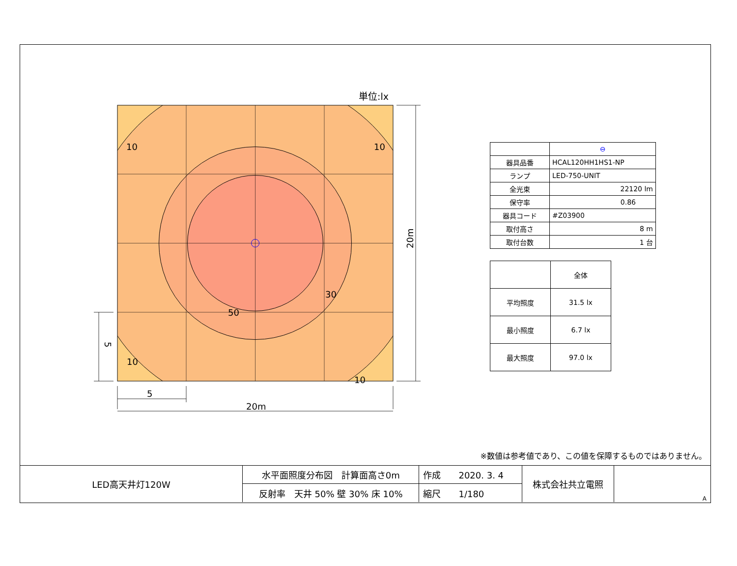単位:lx
10
10
10
10
30
50
5
20m
20m
5
| | ⊖ |
| 器具品番 | HCAL120HH1HS1-NP |
| ランプ | LED-750-UNIT |
| 全光束 | 22120 lm |
| 保守率 | 0.86 |
| 器具コード | #Z03900 |
| 取付高さ | 8 m |
| 取付台数 | 1 台 |
| | 全体 |
| 平均照度 | 31.5 lx |
| 最小照度 | 6.7 lx |
| 最大照度 | 97.0 lx |
※数値は参考値であり、この値を保障するものではありません。
| LED高天井灯120W | 水平面照度分布図 計算面高さ0m | 作成 2020. 3. 4 | 株式会社共立電照 | A |
| | 反射率 天井 50% 壁 30% 床 10% | 縮尺 1/180 | | |